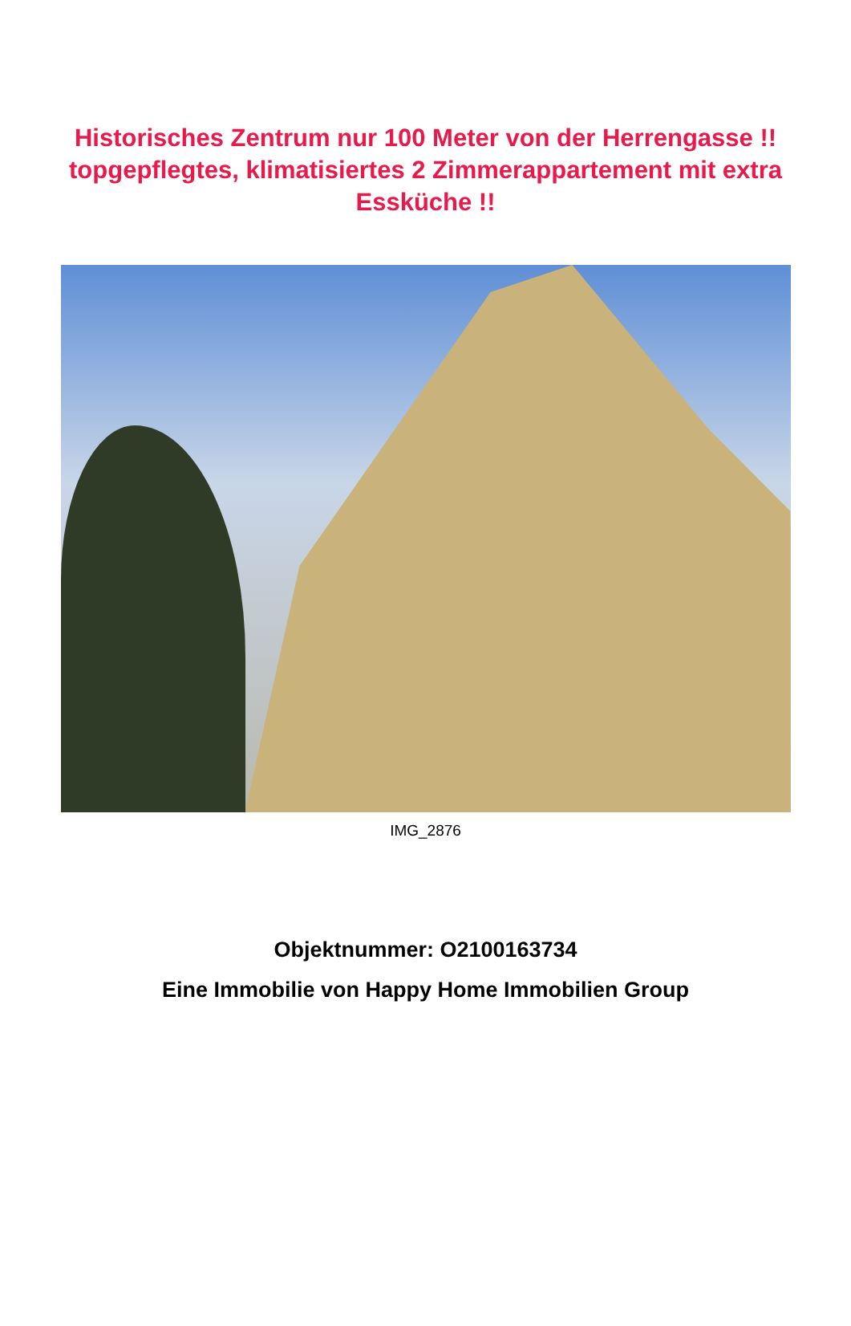Historisches Zentrum nur 100 Meter von der Herrengasse !! topgepflegtes, klimatisiertes 2 Zimmerappartement mit extra Essküche !!
IMG_2876
Objektnummer: O2100163734
Eine Immobilie von Happy Home Immobilien Group